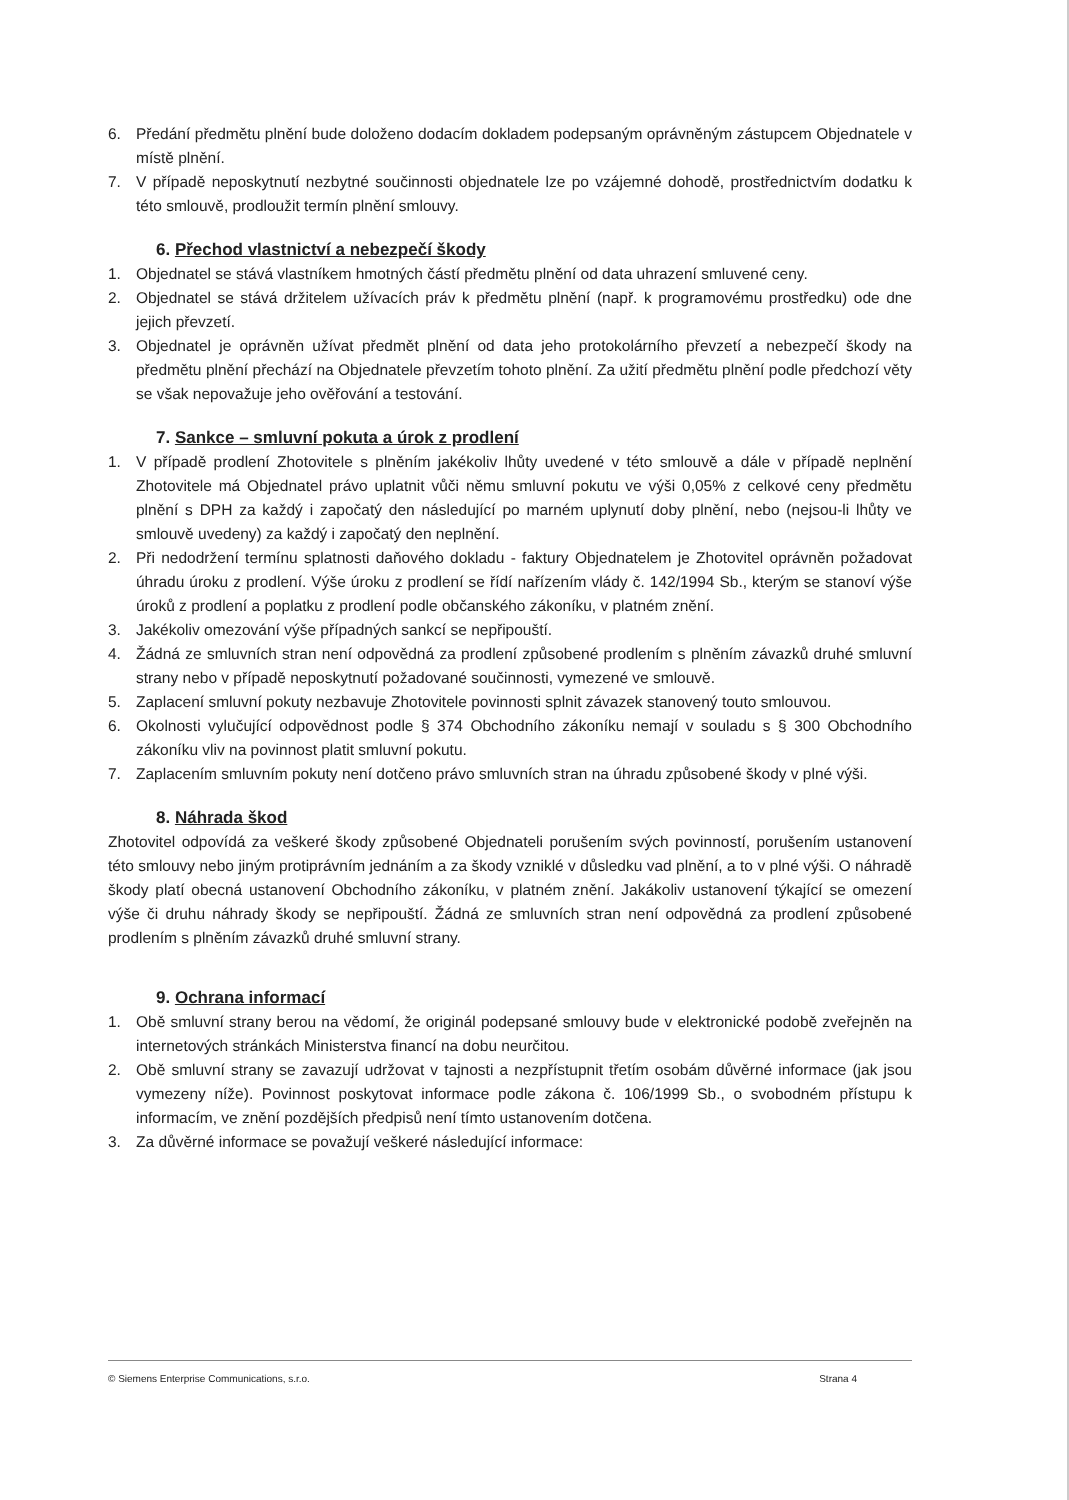6. Předání předmětu plnění bude doloženo dodacím dokladem podepsaným oprávněným zástupcem Objednatele v místě plnění.
7. V případě neposkytnutí nezbytné součinnosti objednatele lze po vzájemné dohodě, prostřednictvím dodatku k této smlouvě, prodloužit termín plnění smlouvy.
6. Přechod vlastnictví a nebezpečí škody
1. Objednatel se stává vlastníkem hmotných částí předmětu plnění od data uhrazení smluvené ceny.
2. Objednatel se stává držitelem užívacích práv k předmětu plnění (např. k programovému prostředku) ode dne jejich převzetí.
3. Objednatel je oprávněn užívat předmět plnění od data jeho protokolárního převzetí a nebezpečí škody na předmětu plnění přechází na Objednatele převzetím tohoto plnění. Za užití předmětu plnění podle předchozí věty se však nepovažuje jeho ověřování a testování.
7. Sankce – smluvní pokuta a úrok z prodlení
1. V případě prodlení Zhotovitele s plněním jakékoliv lhůty uvedené v této smlouvě a dále v případě neplnění Zhotovitele má Objednatel právo uplatnit vůči němu smluvní pokutu ve výši 0,05% z celkové ceny předmětu plnění s DPH za každý i započatý den následující po marném uplynutí doby plnění, nebo (nejsou-li lhůty ve smlouvě uvedeny) za každý i započatý den neplnění.
2. Při nedodržení termínu splatnosti daňového dokladu - faktury Objednatelem je Zhotovitel oprávněn požadovat úhradu úroku z prodlení. Výše úroku z prodlení se řídí nařízením vlády č. 142/1994 Sb., kterým se stanoví výše úroků z prodlení a poplatku z prodlení podle občanského zákoníku, v platném znění.
3. Jakékoliv omezování výše případných sankcí se nepřipouští.
4. Žádná ze smluvních stran není odpovědná za prodlení způsobené prodlením s plněním závazků druhé smluvní strany nebo v případě neposkytnutí požadované součinnosti, vymezené ve smlouvě.
5. Zaplacení smluvní pokuty nezbavuje Zhotovitele povinnosti splnit závazek stanovený touto smlouvou.
6. Okolnosti vylučující odpovědnost podle § 374 Obchodního zákoníku nemají v souladu s § 300 Obchodního zákoníku vliv na povinnost platit smluvní pokutu.
7. Zaplacením smluvním pokuty není dotčeno právo smluvních stran na úhradu způsobené škody v plné výši.
8. Náhrada škod
Zhotovitel odpovídá za veškeré škody způsobené Objednateli porušením svých povinností, porušením ustanovení této smlouvy nebo jiným protiprávním jednáním a za škody vzniklé v důsledku vad plnění, a to v plné výši. O náhradě škody platí obecná ustanovení Obchodního zákoníku, v platném znění. Jakákoliv ustanovení týkající se omezení výše či druhu náhrady škody se nepřipouští. Žádná ze smluvních stran není odpovědná za prodlení způsobené prodlením s plněním závazků druhé smluvní strany.
9. Ochrana informací
1. Obě smluvní strany berou na vědomí, že originál podepsané smlouvy bude v elektronické podobě zveřejněn na internetových stránkách Ministerstva financí na dobu neurčitou.
2. Obě smluvní strany se zavazují udržovat v tajnosti a nezpřístupnit třetím osobám důvěrné informace (jak jsou vymezeny níže). Povinnost poskytovat informace podle zákona č. 106/1999 Sb., o svobodném přístupu k informacím, ve znění pozdějších předpisů není tímto ustanovením dotčena.
3. Za důvěrné informace se považují veškeré následující informace:
© Siemens Enterprise Communications, s.r.o. Strana 4